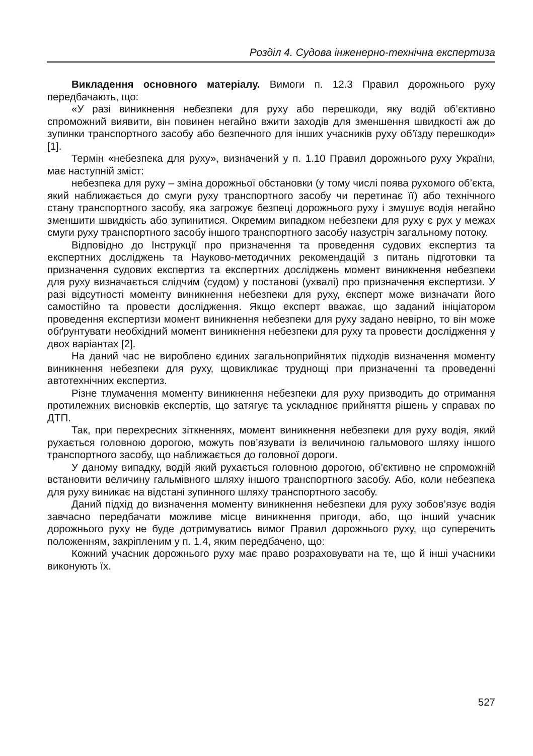Розділ 4. Судова інженерно-технічна експертиза
Викладення основного матеріалу. Вимоги п. 12.3 Правил дорожнього руху передбачають, що:
«У разі виникнення небезпеки для руху або перешкоди, яку водій об’єктивно спроможний виявити, він повинен негайно вжити заходів для зменшення швидкості аж до зупинки транспортного засобу або безпечного для інших учасників руху об’їзду перешкоди» [1].
Термін «небезпека для руху», визначений у п. 1.10 Правил дорожнього руху України, має наступній зміст:
небезпека для руху – зміна дорожньої обстановки (у тому числі поява рухомого об’єкта, який наближається до смуги руху транспортного засобу чи перетинає її) або технічного стану транспортного засобу, яка загрожує безпеці дорожнього руху і змушує водія негайно зменшити швидкість або зупинитися. Окремим випадком небезпеки для руху є рух у межах смуги руху транспортного засобу іншого транспортного засобу назустріч загальному потоку.
Відповідно до Інструкції про призначення та проведення судових експертиз та експертних досліджень та Науково-методичних рекомендацій з питань підготовки та призначення судових експертиз та експертних досліджень момент виникнення небезпеки для руху визначається слідчим (судом) у постанові (ухвалі) про призначення експертизи. У разі відсутності моменту виникнення небезпеки для руху, експерт може визначати його самостійно та провести дослідження. Якщо експерт вважає, що заданий ініціатором проведення експертизи момент виникнення небезпеки для руху задано невірно, то він може обґрунтувати необхідний момент виникнення небезпеки для руху та провести дослідження у двох варіантах [2].
На даний час не вироблено єдиних загальноприйнятих підходів визначення моменту виникнення небезпеки для руху, щовикликає труднощі при призначенні та проведенні автотехнічних експертиз.
Різне тлумачення моменту виникнення небезпеки для руху призводить до отримання протилежних висновків експертів, що затягує та ускладнює прийняття рішень у справах по ДТП.
Так, при перехресних зіткненнях, момент виникнення небезпеки для руху водія, який рухається головною дорогою, можуть пов’язувати із величиною гальмового шляху іншого транспортного засобу, що наближається до головної дороги.
У даному випадку, водій який рухається головною дорогою, об’єктивно не спроможній встановити величину гальмівного шляху іншого транспортного засобу. Або, коли небезпека для руху виникає на відстані зупинного шляху транспортного засобу.
Даний підхід до визначення моменту виникнення небезпеки для руху зобов’язує водія завчасно передбачати можливе місце виникнення пригоди, або, що інший учасник дорожнього руху не буде дотримуватись вимог Правил дорожнього руху, що суперечить положенням, закріпленим у п. 1.4, яким передбачено, що:
Кожний учасник дорожнього руху має право розраховувати на те, що й інші учасники виконують їх.
527